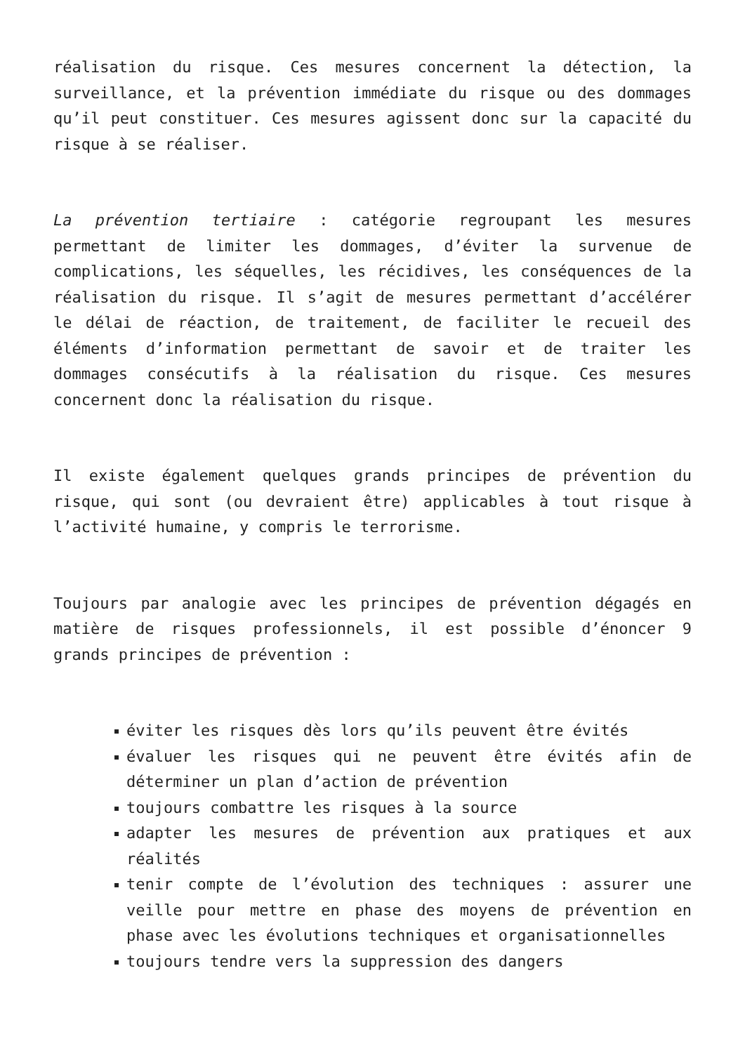réalisation du risque. Ces mesures concernent la détection, la surveillance, et la prévention immédiate du risque ou des dommages qu’il peut constituer. Ces mesures agissent donc sur la capacité du risque à se réaliser.
La prévention tertiaire : catégorie regroupant les mesures permettant de limiter les dommages, d’éviter la survenue de complications, les séquelles, les récidives, les conséquences de la réalisation du risque. Il s’agit de mesures permettant d’accélérer le délai de réaction, de traitement, de faciliter le recueil des éléments d’information permettant de savoir et de traiter les dommages consécutifs à la réalisation du risque. Ces mesures concernent donc la réalisation du risque.
Il existe également quelques grands principes de prévention du risque, qui sont (ou devraient être) applicables à tout risque à l’activité humaine, y compris le terrorisme.
Toujours par analogie avec les principes de prévention dégagés en matière de risques professionnels, il est possible d’énoncer 9 grands principes de prévention :
éviter les risques dès lors qu’ils peuvent être évités
évaluer les risques qui ne peuvent être évités afin de déterminer un plan d’action de prévention
toujours combattre les risques à la source
adapter les mesures de prévention aux pratiques et aux réalités
tenir compte de l’évolution des techniques : assurer une veille pour mettre en phase des moyens de prévention en phase avec les évolutions techniques et organisationnelles
toujours tendre vers la suppression des dangers